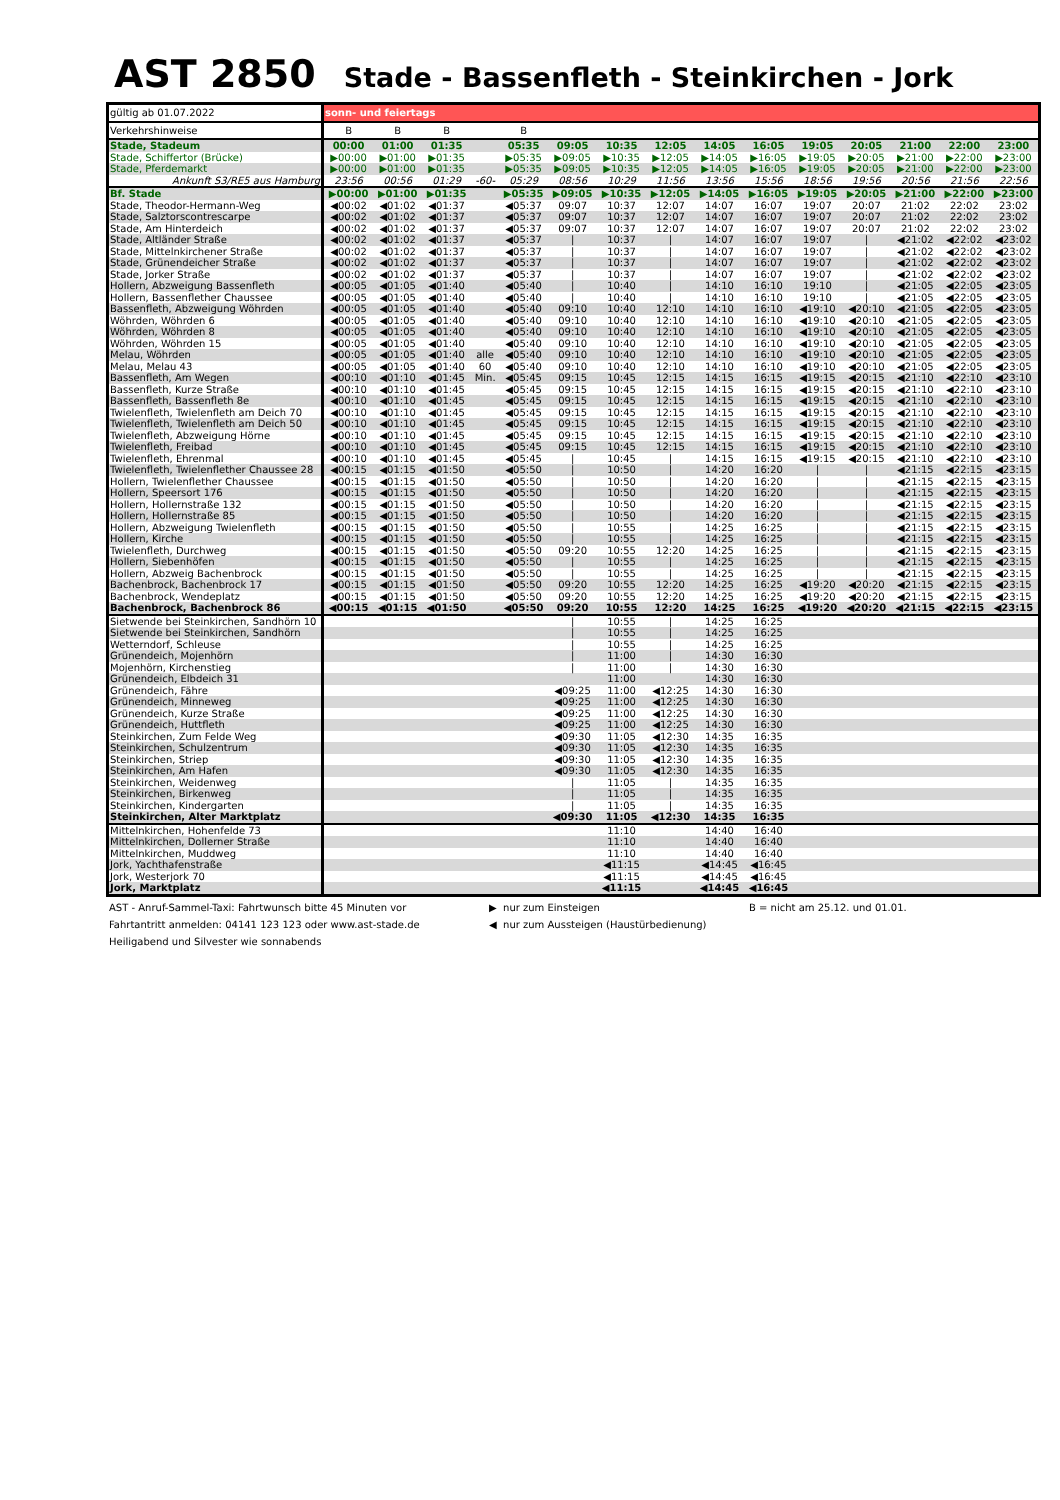AST 2850 Stade - Bassenfleth - Steinkirchen - Jork
| gültig ab 01.07.2022 | sonn- und feiertags | | | | | | | | | | | | | | |
| Verkehrshinweise | B | B | B | | B | | | | | | | | | | |
| Stade, Stadeum | 00:00 | 01:00 | 01:35 | | 05:35 | 09:05 | 10:35 | 12:05 | 14:05 | 16:05 | 19:05 | 20:05 | 21:00 | 22:00 | 23:00 |
| Stade, Schiffertor (Brücke) | ▶00:00 | ▶01:00 | ▶01:35 | | ▶05:35 | ▶09:05 | ▶10:35 | ▶12:05 | ▶14:05 | ▶16:05 | ▶19:05 | ▶20:05 | ▶21:00 | ▶22:00 | ▶23:00 |
| Stade, Pferdemarkt | ▶00:00 | ▶01:00 | ▶01:35 | | ▶05:35 | ▶09:05 | ▶10:35 | ▶12:05 | ▶14:05 | ▶16:05 | ▶19:05 | ▶20:05 | ▶21:00 | ▶22:00 | ▶23:00 |
| Ankunft S3/RE5 aus Hamburg | 23:56 | 00:56 | 01:29 | -60- | 05:29 | 08:56 | 10:29 | 11:56 | 13:56 | 15:56 | 18:56 | 19:56 | 20:56 | 21:56 | 22:56 |
| Bf. Stade | ▶00:00 | ▶01:00 | ▶01:35 | | ▶05:35 | ▶09:05 | ▶10:35 | ▶12:05 | ▶14:05 | ▶16:05 | ▶19:05 | ▶20:05 | ▶21:00 | ▶22:00 | ▶23:00 |
| Stade, Theodor-Hermann-Weg | ◀00:02 | ◀01:02 | ◀01:37 | | ◀05:37 | 09:07 | 10:37 | 12:07 | 14:07 | 16:07 | 19:07 | 20:07 | 21:02 | 22:02 | 23:02 |
| Stade, Salztorscontrescarpe | ◀00:02 | ◀01:02 | ◀01:37 | | ◀05:37 | 09:07 | 10:37 | 12:07 | 14:07 | 16:07 | 19:07 | 20:07 | 21:02 | 22:02 | 23:02 |
| Stade, Am Hinterdeich | ◀00:02 | ◀01:02 | ◀01:37 | | ◀05:37 | 09:07 | 10:37 | 12:07 | 14:07 | 16:07 | 19:07 | 20:07 | 21:02 | 22:02 | 23:02 |
| Stade, Altländer Straße | ◀00:02 | ◀01:02 | ◀01:37 | | ◀05:37 | / | 10:37 | / | 14:07 | 16:07 | 19:07 | / | ◀21:02 | ◀22:02 | ◀23:02 |
| Stade, Mittelnkirchener Straße | ◀00:02 | ◀01:02 | ◀01:37 | | ◀05:37 | / | 10:37 | / | 14:07 | 16:07 | 19:07 | / | ◀21:02 | ◀22:02 | ◀23:02 |
| Stade, Grünendeicher Straße | ◀00:02 | ◀01:02 | ◀01:37 | | ◀05:37 | / | 10:37 | / | 14:07 | 16:07 | 19:07 | / | ◀21:02 | ◀22:02 | ◀23:02 |
| Stade, Jorker Straße | ◀00:02 | ◀01:02 | ◀01:37 | | ◀05:37 | / | 10:37 | / | 14:07 | 16:07 | 19:07 | / | ◀21:02 | ◀22:02 | ◀23:02 |
| Hollern, Abzweigung Bassenfleth | ◀00:05 | ◀01:05 | ◀01:40 | | ◀05:40 | / | 10:40 | / | 14:10 | 16:10 | 19:10 | / | ◀21:05 | ◀22:05 | ◀23:05 |
| Hollern, Bassenflether Chaussee | ◀00:05 | ◀01:05 | ◀01:40 | | ◀05:40 | / | 10:40 | / | 14:10 | 16:10 | 19:10 | / | ◀21:05 | ◀22:05 | ◀23:05 |
| Bassenfleth, Abzweigung Wöhrden | ◀00:05 | ◀01:05 | ◀01:40 | | ◀05:40 | 09:10 | 10:40 | 12:10 | 14:10 | 16:10 | ◀19:10 | ◀20:10 | ◀21:05 | ◀22:05 | ◀23:05 |
| Wöhrden, Wöhrden 6 | ◀00:05 | ◀01:05 | ◀01:40 | | ◀05:40 | 09:10 | 10:40 | 12:10 | 14:10 | 16:10 | ◀19:10 | ◀20:10 | ◀21:05 | ◀22:05 | ◀23:05 |
| Wöhrden, Wöhrden 8 | ◀00:05 | ◀01:05 | ◀01:40 | | ◀05:40 | 09:10 | 10:40 | 12:10 | 14:10 | 16:10 | ◀19:10 | ◀20:10 | ◀21:05 | ◀22:05 | ◀23:05 |
| Wöhrden, Wöhrden 15 | ◀00:05 | ◀01:05 | ◀01:40 | | ◀05:40 | 09:10 | 10:40 | 12:10 | 14:10 | 16:10 | ◀19:10 | ◀20:10 | ◀21:05 | ◀22:05 | ◀23:05 |
| Melau, Wöhrden | ◀00:05 | ◀01:05 | ◀01:40 | alle | ◀05:40 | 09:10 | 10:40 | 12:10 | 14:10 | 16:10 | ◀19:10 | ◀20:10 | ◀21:05 | ◀22:05 | ◀23:05 |
| Melau, Melau 43 | ◀00:05 | ◀01:05 | ◀01:40 | 60 | ◀05:40 | 09:10 | 10:40 | 12:10 | 14:10 | 16:10 | ◀19:10 | ◀20:10 | ◀21:05 | ◀22:05 | ◀23:05 |
| Bassenfleth, Am Wegen | ◀00:10 | ◀01:10 | ◀01:45 | Min. | ◀05:45 | 09:15 | 10:45 | 12:15 | 14:15 | 16:15 | ◀19:15 | ◀20:15 | ◀21:10 | ◀22:10 | ◀23:10 |
| Bassenfleth, Kurze Straße | ◀00:10 | ◀01:10 | ◀01:45 | | ◀05:45 | 09:15 | 10:45 | 12:15 | 14:15 | 16:15 | ◀19:15 | ◀20:15 | ◀21:10 | ◀22:10 | ◀23:10 |
| Bassenfleth, Bassenfleth 8e | ◀00:10 | ◀01:10 | ◀01:45 | | ◀05:45 | 09:15 | 10:45 | 12:15 | 14:15 | 16:15 | ◀19:15 | ◀20:15 | ◀21:10 | ◀22:10 | ◀23:10 |
| Twielenfleth, Twielenfleth am Deich 70 | ◀00:10 | ◀01:10 | ◀01:45 | | ◀05:45 | 09:15 | 10:45 | 12:15 | 14:15 | 16:15 | ◀19:15 | ◀20:15 | ◀21:10 | ◀22:10 | ◀23:10 |
| Twielenfleth, Twielenfleth am Deich 50 | ◀00:10 | ◀01:10 | ◀01:45 | | ◀05:45 | 09:15 | 10:45 | 12:15 | 14:15 | 16:15 | ◀19:15 | ◀20:15 | ◀21:10 | ◀22:10 | ◀23:10 |
| Twielenfleth, Abzweigung Hörne | ◀00:10 | ◀01:10 | ◀01:45 | | ◀05:45 | 09:15 | 10:45 | 12:15 | 14:15 | 16:15 | ◀19:15 | ◀20:15 | ◀21:10 | ◀22:10 | ◀23:10 |
| Twielenfleth, Freibad | ◀00:10 | ◀01:10 | ◀01:45 | | ◀05:45 | 09:15 | 10:45 | 12:15 | 14:15 | 16:15 | ◀19:15 | ◀20:15 | ◀21:10 | ◀22:10 | ◀23:10 |
| Twielenfleth, Ehrenmal | ◀00:10 | ◀01:10 | ◀01:45 | | ◀05:45 | / | 10:45 | / | 14:15 | 16:15 | ◀19:15 | ◀20:15 | ◀21:10 | ◀22:10 | ◀23:10 |
| Twielenfleth, Twielenflether Chaussee 28 | ◀00:15 | ◀01:15 | ◀01:50 | | ◀05:50 | / | 10:50 | / | 14:20 | 16:20 | / | / | ◀21:15 | ◀22:15 | ◀23:15 |
| Hollern, Twielenflether Chaussee | ◀00:15 | ◀01:15 | ◀01:50 | | ◀05:50 | / | 10:50 | / | 14:20 | 16:20 | / | / | ◀21:15 | ◀22:15 | ◀23:15 |
| Hollern, Speersort 176 | ◀00:15 | ◀01:15 | ◀01:50 | | ◀05:50 | / | 10:50 | / | 14:20 | 16:20 | / | / | ◀21:15 | ◀22:15 | ◀23:15 |
| Hollern, Hollernstraße 132 | ◀00:15 | ◀01:15 | ◀01:50 | | ◀05:50 | / | 10:50 | / | 14:20 | 16:20 | / | / | ◀21:15 | ◀22:15 | ◀23:15 |
| Hollern, Hollernstraße 85 | ◀00:15 | ◀01:15 | ◀01:50 | | ◀05:50 | / | 10:50 | / | 14:20 | 16:20 | / | / | ◀21:15 | ◀22:15 | ◀23:15 |
| Hollern, Abzweigung Twielenfleth | ◀00:15 | ◀01:15 | ◀01:50 | | ◀05:50 | / | 10:55 | / | 14:25 | 16:25 | / | / | ◀21:15 | ◀22:15 | ◀23:15 |
| Hollern, Kirche | ◀00:15 | ◀01:15 | ◀01:50 | | ◀05:50 | / | 10:55 | / | 14:25 | 16:25 | / | / | ◀21:15 | ◀22:15 | ◀23:15 |
| Twielenfleth, Durchweg | ◀00:15 | ◀01:15 | ◀01:50 | | ◀05:50 | 09:20 | 10:55 | 12:20 | 14:25 | 16:25 | / | / | ◀21:15 | ◀22:15 | ◀23:15 |
| Hollern, Siebenhöfen | ◀00:15 | ◀01:15 | ◀01:50 | | ◀05:50 | / | 10:55 | / | 14:25 | 16:25 | / | / | ◀21:15 | ◀22:15 | ◀23:15 |
| Hollern, Abzweig Bachenbrock | ◀00:15 | ◀01:15 | ◀01:50 | | ◀05:50 | / | 10:55 | / | 14:25 | 16:25 | / | / | ◀21:15 | ◀22:15 | ◀23:15 |
| Bachenbrock, Bachenbrock 17 | ◀00:15 | ◀01:15 | ◀01:50 | | ◀05:50 | 09:20 | 10:55 | 12:20 | 14:25 | 16:25 | ◀19:20 | ◀20:20 | ◀21:15 | ◀22:15 | ◀23:15 |
| Bachenbrock, Wendeplatz | ◀00:15 | ◀01:15 | ◀01:50 | | ◀05:50 | 09:20 | 10:55 | 12:20 | 14:25 | 16:25 | ◀19:20 | ◀20:20 | ◀21:15 | ◀22:15 | ◀23:15 |
| Bachenbrock, Bachenbrock 86 | ◀00:15 | ◀01:15 | ◀01:50 | | ◀05:50 | 09:20 | 10:55 | 12:20 | 14:25 | 16:25 | ◀19:20 | ◀20:20 | ◀21:15 | ◀22:15 | ◀23:15 |
| Sietwende bei Steinkirchen, Sandhörn 10 | | | | | | / | 10:55 | / | 14:25 | 16:25 | | | | | |
| Sietwende bei Steinkirchen, Sandhörn | | | | | | / | 10:55 | / | 14:25 | 16:25 | | | | | |
| Wetterndorf, Schleuse | | | | | | / | 10:55 | / | 14:25 | 16:25 | | | | | |
| Grünendeich, Mojenhörn | | | | | | / | 11:00 | / | 14:30 | 16:30 | | | | | |
| Mojenhörn, Kirchenstieg | | | | | | / | 11:00 | / | 14:30 | 16:30 | | | | | |
| Grünendeich, Elbdeich 31 | | | | | | | 11:00 | | 14:30 | 16:30 | | | | | |
| Grünendeich, Fähre | | | | | | ◀09:25 | 11:00 | ◀12:25 | 14:30 | 16:30 | | | | | |
| Grünendeich, Minneweg | | | | | | ◀09:25 | 11:00 | ◀12:25 | 14:30 | 16:30 | | | | | |
| Grünendeich, Kurze Straße | | | | | | ◀09:25 | 11:00 | ◀12:25 | 14:30 | 16:30 | | | | | |
| Grünendeich, Huttfleth | | | | | | ◀09:25 | 11:00 | ◀12:25 | 14:30 | 16:30 | | | | | |
| Steinkirchen, Zum Felde Weg | | | | | | ◀09:30 | 11:05 | ◀12:30 | 14:35 | 16:35 | | | | | |
| Steinkirchen, Schulzentrum | | | | | | ◀09:30 | 11:05 | ◀12:30 | 14:35 | 16:35 | | | | | |
| Steinkirchen, Striep | | | | | | ◀09:30 | 11:05 | ◀12:30 | 14:35 | 16:35 | | | | | |
| Steinkirchen, Am Hafen | | | | | | ◀09:30 | 11:05 | ◀12:30 | 14:35 | 16:35 | | | | | |
| Steinkirchen, Weidenweg | | | | | | / | 11:05 | / | 14:35 | 16:35 | | | | | |
| Steinkirchen, Birkenweg | | | | | | / | 11:05 | / | 14:35 | 16:35 | | | | | |
| Steinkirchen, Kindergarten | | | | | | / | 11:05 | / | 14:35 | 16:35 | | | | | |
| Steinkirchen, Alter Marktplatz | | | | | | ◀09:30 | 11:05 | ◀12:30 | 14:35 | 16:35 | | | | | |
| Mittelnkirchen, Hohenfelde 73 | | | | | | | 11:10 | | 14:40 | 16:40 | | | | | |
| Mittelnkirchen, Dollerner Straße | | | | | | | 11:10 | | 14:40 | 16:40 | | | | | |
| Mittelnkirchen, Muddweg | | | | | | | 11:10 | | 14:40 | 16:40 | | | | | |
| Jork, Yachthafenstraße | | | | | | | ◀11:15 | | ◀14:45 | ◀16:45 | | | | | |
| Jork, Westerjork 70 | | | | | | | ◀11:15 | | ◀14:45 | ◀16:45 | | | | | |
| Jork, Marktplatz | | | | | | | ◀11:15 | | ◀14:45 | ◀16:45 | | | | | |
AST - Anruf-Sammel-Taxi: Fahrtwunsch bitte 45 Minuten vor
Fahrtantritt anmelden: 04141 123 123 oder www.ast-stade.de
Heiligabend und Silvester wie sonnabends
▶ nur zum Einsteigen
◀ nur zum Aussteigen (Haustürbedienung)
B = nicht am 25.12. und 01.01.